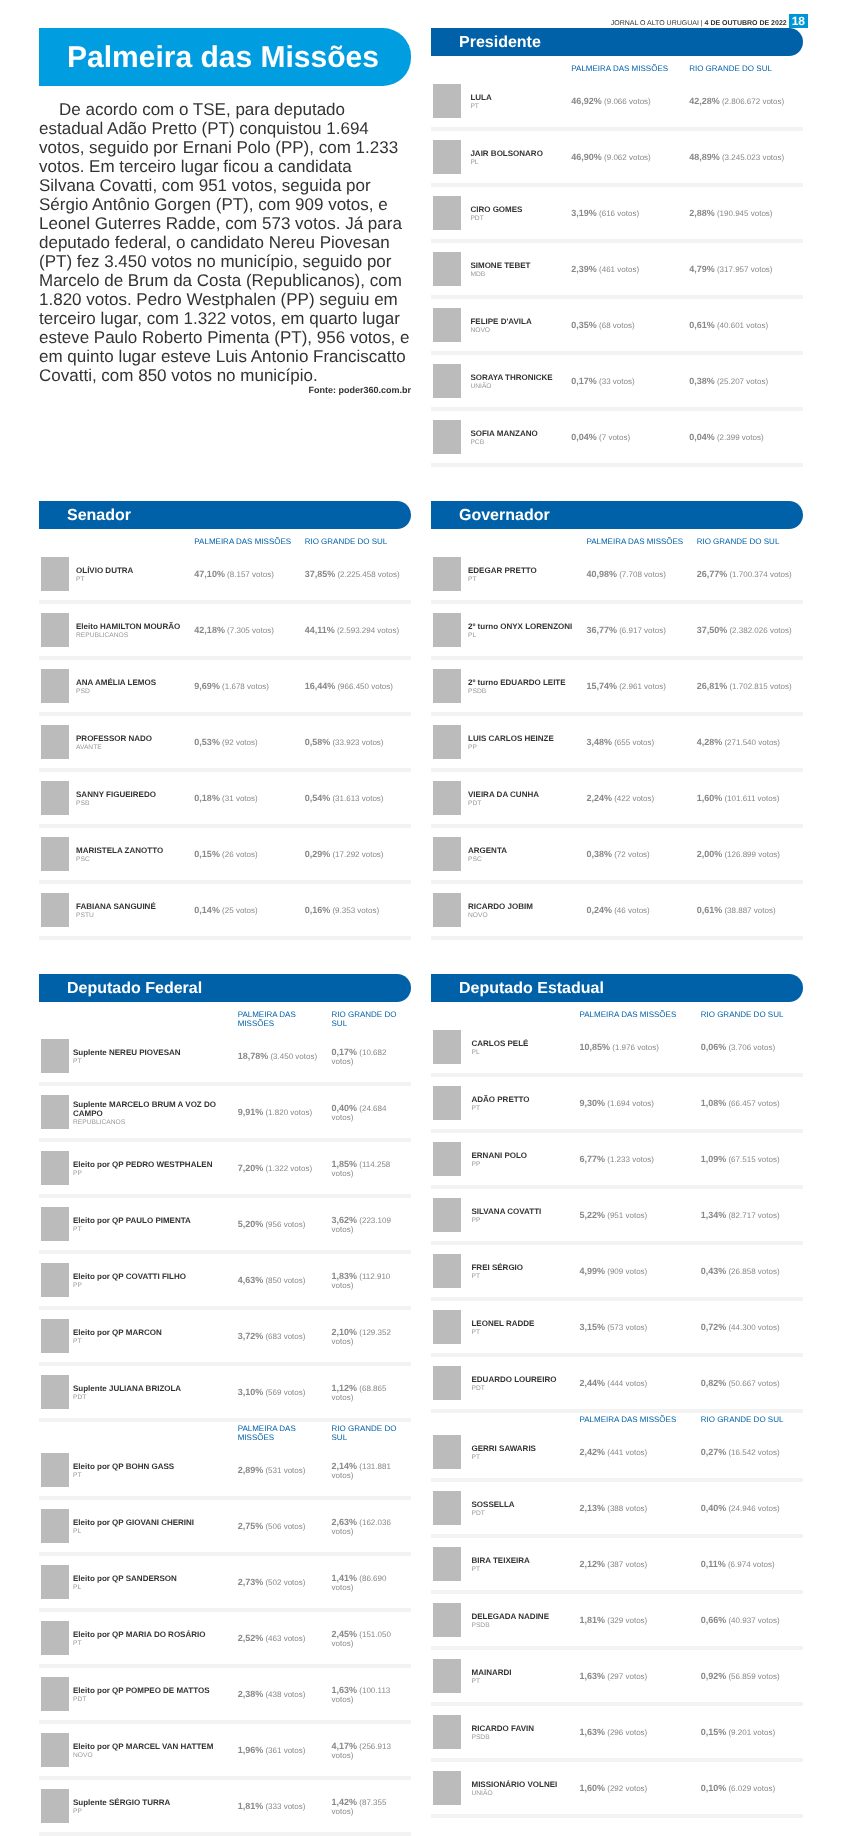JORNAL O ALTO URUGUAI | 4 DE OUTUBRO DE 2022 18
Palmeira das Missões
De acordo com o TSE, para deputado estadual Adão Pretto (PT) conquistou 1.694 votos, seguido por Ernani Polo (PP), com 1.233 votos. Em terceiro lugar ficou a candidata Silvana Covatti, com 951 votos, seguida por Sérgio Antônio Gorgen (PT), com 909 votos, e Leonel Guterres Radde, com 573 votos. Já para deputado federal, o candidato Nereu Piovesan (PT) fez 3.450 votos no município, seguido por Marcelo de Brum da Costa (Republicanos), com 1.820 votos. Pedro Westphalen (PP) seguiu em terceiro lugar, com 1.322 votos, em quarto lugar esteve Paulo Roberto Pimenta (PT), 956 votos, e em quinto lugar esteve Luis Antonio Franciscatto Covatti, com 850 votos no município.
Fonte: poder360.com.br
Presidente
| | | PALMEIRA DAS MISSÕES | RIO GRANDE DO SUL |
| --- | --- | --- | --- |
| | LULA PT | 46,92% (9.066 votos) | 42,28% (2.806.672 votos) |
| | JAIR BOLSONARO PL | 46,90% (9.062 votos) | 48,89% (3.245.023 votos) |
| | CIRO GOMES PDT | 3,19% (616 votos) | 2,88% (190.945 votos) |
| | SIMONE TEBET MDB | 2,39% (461 votos) | 4,79% (317.957 votos) |
| | FELIPE D'AVILA NOVO | 0,35% (68 votos) | 0,61% (40.601 votos) |
| | SORAYA THRONICKE UNIÃO | 0,17% (33 votos) | 0,38% (25.207 votos) |
| | SOFIA MANZANO PCB | 0,04% (7 votos) | 0,04% (2.399 votos) |
Senador
| | | PALMEIRA DAS MISSÕES | RIO GRANDE DO SUL |
| --- | --- | --- | --- |
| | OLÍVIO DUTRA PT | 47,10% (8.157 votos) | 37,85% (2.225.458 votos) |
| | Eleito HAMILTON MOURÃO REPUBLICANOS | 42,18% (7.305 votos) | 44,11% (2.593.294 votos) |
| | ANA AMÉLIA LEMOS PSD | 9,69% (1.678 votos) | 16,44% (966.450 votos) |
| | PROFESSOR NADO AVANTE | 0,53% (92 votos) | 0,58% (33.923 votos) |
| | SANNY FIGUEIREDO PSB | 0,18% (31 votos) | 0,54% (31.613 votos) |
| | MARISTELA ZANOTTO PSC | 0,15% (26 votos) | 0,29% (17.292 votos) |
| | FABIANA SANGUINÉ PSTU | 0,14% (25 votos) | 0,16% (9.353 votos) |
Governador
| | | PALMEIRA DAS MISSÕES | RIO GRANDE DO SUL |
| --- | --- | --- | --- |
| | EDEGAR PRETTO PT | 40,98% (7.708 votos) | 26,77% (1.700.374 votos) |
| | 2º turno ONYX LORENZONI PL | 36,77% (6.917 votos) | 37,50% (2.382.026 votos) |
| | 2º turno EDUARDO LEITE PSDB | 15,74% (2.961 votos) | 26,81% (1.702.815 votos) |
| | LUIS CARLOS HEINZE PP | 3,48% (655 votos) | 4,28% (271.540 votos) |
| | VIEIRA DA CUNHA PDT | 2,24% (422 votos) | 1,60% (101.611 votos) |
| | ARGENTA PSC | 0,38% (72 votos) | 2,00% (126.899 votos) |
| | RICARDO JOBIM NOVO | 0,24% (46 votos) | 0,61% (38.887 votos) |
Deputado Federal
| | | PALMEIRA DAS MISSÕES | RIO GRANDE DO SUL |
| --- | --- | --- | --- |
| | Suplente NEREU PIOVESAN PT | 18,78% (3.450 votos) | 0,17% (10.682 votos) |
| | Suplente MARCELO BRUM A VOZ DO CAMPO REPUBLICANOS | 9,91% (1.820 votos) | 0,40% (24.684 votos) |
| | Eleito por QP PEDRO WESTPHALEN PP | 7,20% (1.322 votos) | 1,85% (114.258 votos) |
| | Eleito por QP PAULO PIMENTA PT | 5,20% (956 votos) | 3,62% (223.109 votos) |
| | Eleito por QP COVATTI FILHO PP | 4,63% (850 votos) | 1,83% (112.910 votos) |
| | Eleito por QP MARCON PT | 3,72% (683 votos) | 2,10% (129.352 votos) |
| | Suplente JULIANA BRIZOLA PDT | 3,10% (569 votos) | 1,12% (68.865 votos) |
| | | PALMEIRA DAS MISSÕES | RIO GRANDE DO SUL |
| | Eleito por QP BOHN GASS PT | 2,89% (531 votos) | 2,14% (131.881 votos) |
| | Eleito por QP GIOVANI CHERINI PL | 2,75% (506 votos) | 2,63% (162.036 votos) |
| | Eleito por QP SANDERSON PL | 2,73% (502 votos) | 1,41% (86.690 votos) |
| | Eleito por QP MARIA DO ROSÁRIO PT | 2,52% (463 votos) | 2,45% (151.050 votos) |
| | Eleito por QP POMPEO DE MATTOS PDT | 2,38% (438 votos) | 1,63% (100.113 votos) |
| | Eleito por QP MARCEL VAN HATTEM NOVO | 1,96% (361 votos) | 4,17% (256.913 votos) |
| | Suplente SÉRGIO TURRA PP | 1,81% (333 votos) | 1,42% (87.355 votos) |
Deputado Estadual
| | | PALMEIRA DAS MISSÕES | RIO GRANDE DO SUL |
| --- | --- | --- | --- |
| | CARLOS PELÉ PL | 10,85% (1.976 votos) | 0,06% (3.706 votos) |
| | ADÃO PRETTO PT | 9,30% (1.694 votos) | 1,08% (66.457 votos) |
| | ERNANI POLO PP | 6,77% (1.233 votos) | 1,09% (67.515 votos) |
| | SILVANA COVATTI PP | 5,22% (951 votos) | 1,34% (82.717 votos) |
| | FREI SÉRGIO PT | 4,99% (909 votos) | 0,43% (26.858 votos) |
| | LEONEL RADDE PT | 3,15% (573 votos) | 0,72% (44.300 votos) |
| | EDUARDO LOUREIRO PDT | 2,44% (444 votos) | 0,82% (50.667 votos) |
| | | PALMEIRA DAS MISSÕES | RIO GRANDE DO SUL |
| | GERRI SAWARIS PT | 2,42% (441 votos) | 0,27% (16.542 votos) |
| | SOSSELLA PDT | 2,13% (388 votos) | 0,40% (24.946 votos) |
| | BIRA TEIXEIRA PT | 2,12% (387 votos) | 0,11% (6.974 votos) |
| | DELEGADA NADINE PSDB | 1,81% (329 votos) | 0,66% (40.937 votos) |
| | MAINARDI PT | 1,63% (297 votos) | 0,92% (56.859 votos) |
| | RICARDO FAVIN PSDB | 1,63% (296 votos) | 0,15% (9.201 votos) |
| | MISSIONÁRIO VOLNEI UNIÃO | 1,60% (292 votos) | 0,10% (6.029 votos) |